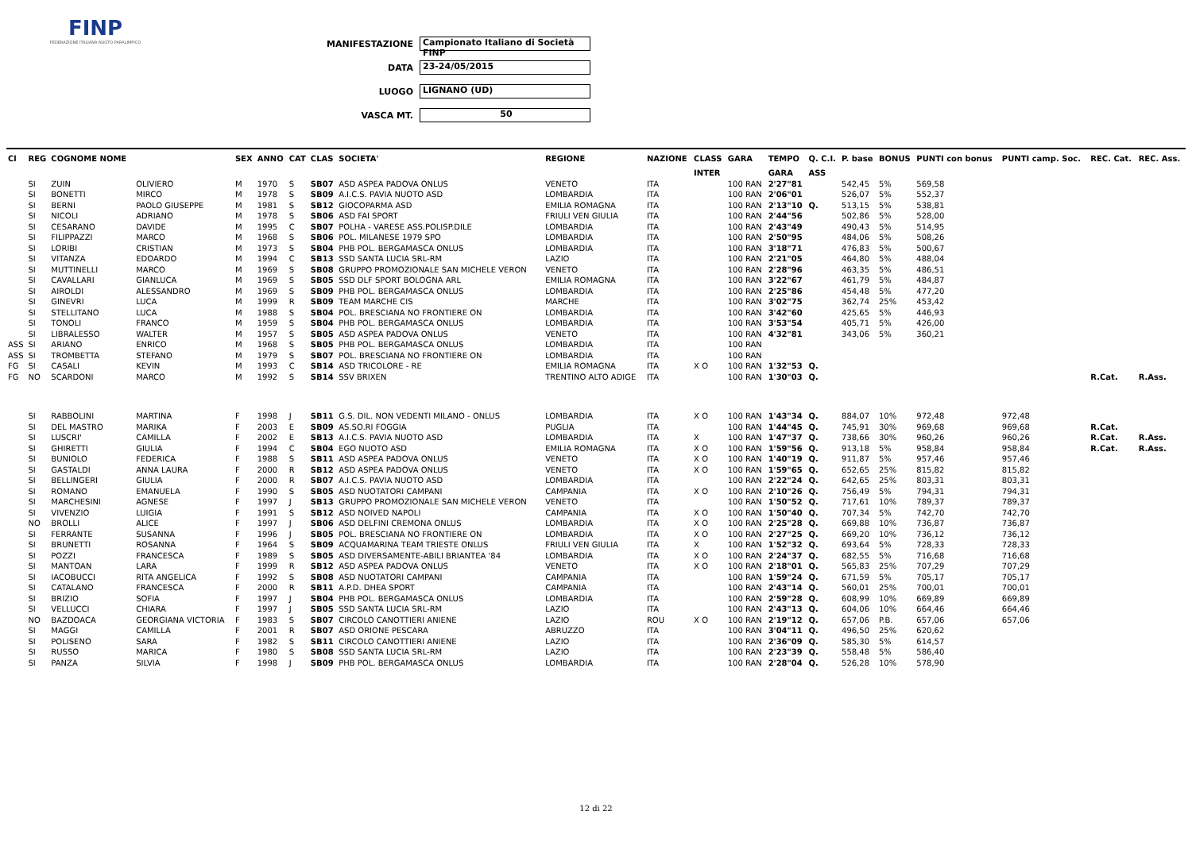FINP
FEDERAZIONE ITALIANA NUOTO PARALIMPICO
MANIFESTAZIONE Campionato Italiano di Società FINP
DATA 23-24/05/2015
LUOGO LIGNANO (UD)
VASCA MT. 50
| Cl | REG | COGNOME NOME | | SEX | ANNO | CAT | CLAS | SOCIETA' | REGIONE | NAZIONE | CLASS | GARA | TEMPO | Q. C.I. | P. base | BONUS | PUNTI con bonus | PUNTI camp. Soc. | REC. Cat. | REC. Ass. |
| --- | --- | --- | --- | --- | --- | --- | --- | --- | --- | --- | --- | --- | --- | --- | --- | --- | --- | --- | --- | --- |
| | | | | | | | | | | | INTER | | GARA | ASS | | | | | | |
| | SI | ZUIN | OLIVIERO | M | 1970 | S | SB07 | ASD ASPEA PADOVA ONLUS | VENETO | ITA | | 100 RAN | 2'27"81 | | 542,45 | 5% | 569,58 | | | |
| | SI | BONETTI | MIRCO | M | 1978 | S | SB09 | A.I.C.S. PAVIA NUOTO ASD | LOMBARDIA | ITA | | 100 RAN | 2'06"01 | | 526,07 | 5% | 552,37 | | | |
| | SI | BERNI | PAOLO GIUSEPPE | M | 1981 | S | SB12 | GIOCOPARMA ASD | EMILIA ROMAGNA | ITA | | 100 RAN | 2'13"10 | Q. | 513,15 | 5% | 538,81 | | | |
| | SI | NICOLI | ADRIANO | M | 1978 | S | SB06 | ASD FAI SPORT | FRIULI VEN GIULIA | ITA | | 100 RAN | 2'44"56 | | 502,86 | 5% | 528,00 | | | |
| | SI | CESARANO | DAVIDE | M | 1995 | C | SB07 | POLHA - VARESE ASS.POLISP.DILE | LOMBARDIA | ITA | | 100 RAN | 2'43"49 | | 490,43 | 5% | 514,95 | | | |
| | SI | FILIPPAZZI | MARCO | M | 1968 | S | SB06 | POL. MILANESE 1979 SPO | LOMBARDIA | ITA | | 100 RAN | 2'50"95 | | 484,06 | 5% | 508,26 | | | |
| | SI | LORIBI | CRISTIAN | M | 1973 | S | SB04 | PHB POL. BERGAMASCA ONLUS | LOMBARDIA | ITA | | 100 RAN | 3'18"71 | | 476,83 | 5% | 500,67 | | | |
| | SI | VITANZA | EDOARDO | M | 1994 | C | SB13 | SSD SANTA LUCIA SRL-RM | LAZIO | ITA | | 100 RAN | 2'21"05 | | 464,80 | 5% | 488,04 | | | |
| | SI | MUTTINELLI | MARCO | M | 1969 | S | SB08 | GRUPPO PROMOZIONALE SAN MICHELE VERON | VENETO | ITA | | 100 RAN | 2'28"96 | | 463,35 | 5% | 486,51 | | | |
| | SI | CAVALLARI | GIANLUCA | M | 1969 | S | SB05 | SSD DLF SPORT BOLOGNA ARL | EMILIA ROMAGNA | ITA | | 100 RAN | 3'22"67 | | 461,79 | 5% | 484,87 | | | |
| | SI | AIROLDI | ALESSANDRO | M | 1969 | S | SB09 | PHB POL. BERGAMASCA ONLUS | LOMBARDIA | ITA | | 100 RAN | 2'25"86 | | 454,48 | 5% | 477,20 | | | |
| | SI | GINEVRI | LUCA | M | 1999 | R | SB09 | TEAM MARCHE CIS | MARCHE | ITA | | 100 RAN | 3'02"75 | | 362,74 | 25% | 453,42 | | | |
| | SI | STELLITANO | LUCA | M | 1988 | S | SB04 | POL. BRESCIANA NO FRONTIERE ON | LOMBARDIA | ITA | | 100 RAN | 3'42"60 | | 425,65 | 5% | 446,93 | | | |
| | SI | TONOLI | FRANCO | M | 1959 | S | SB04 | PHB POL. BERGAMASCA ONLUS | LOMBARDIA | ITA | | 100 RAN | 3'53"54 | | 405,71 | 5% | 426,00 | | | |
| | SI | LIBRALESSO | WALTER | M | 1957 | S | SB05 | ASD ASPEA PADOVA ONLUS | VENETO | ITA | | 100 RAN | 4'32"81 | | 343,06 | 5% | 360,21 | | | |
| ASS | SI | ARIANO | ENRICO | M | 1968 | S | SB05 | PHB POL. BERGAMASCA ONLUS | LOMBARDIA | ITA | | 100 RAN | | | | | | | | |
| ASS | SI | TROMBETTA | STEFANO | M | 1979 | S | SB07 | POL. BRESCIANA NO FRONTIERE ON | LOMBARDIA | ITA | | 100 RAN | | | | | | | | |
| FG | SI | CASALI | KEVIN | M | 1993 | C | SB14 | ASD TRICOLORE - RE | EMILIA ROMAGNA | ITA | X O | 100 RAN | 1'32"53 | Q. | | | | | | |
| FG | NO | SCARDONI | MARCO | M | 1992 | S | SB14 | SSV BRIXEN | TRENTINO ALTO ADIGE | ITA | | 100 RAN | 1'30"03 | Q. | | | | | R.Cat. | R.Ass. |
| | SI | RABBOLINI | MARTINA | F | 1998 | J | SB11 | G.S. DIL. NON VEDENTI MILANO - ONLUS | LOMBARDIA | ITA | X O | 100 RAN | 1'43"34 | Q. | 884,07 | 10% | 972,48 | 972,48 | | |
| | SI | DEL MASTRO | MARIKA | F | 2003 | E | SB09 | AS.SO.RI FOGGIA | PUGLIA | ITA | | 100 RAN | 1'44"45 | Q. | 745,91 | 30% | 969,68 | 969,68 | R.Cat. | |
| | SI | LUSCRI' | CAMILLA | F | 2002 | E | SB13 | A.I.C.S. PAVIA NUOTO ASD | LOMBARDIA | ITA | X | 100 RAN | 1'47"37 | Q. | 738,66 | 30% | 960,26 | 960,26 | R.Cat. | R.Ass. |
| | SI | GHIRETTI | GIULIA | F | 1994 | C | SB04 | EGO NUOTO ASD | EMILIA ROMAGNA | ITA | X O | 100 RAN | 1'59"56 | Q. | 913,18 | 5% | 958,84 | 958,84 | R.Cat. | R.Ass. |
| | SI | BUNIOLO | FEDERICA | F | 1988 | S | SB11 | ASD ASPEA PADOVA ONLUS | VENETO | ITA | X O | 100 RAN | 1'40"19 | Q. | 911,87 | 5% | 957,46 | 957,46 | | |
| | SI | GASTALDI | ANNA LAURA | F | 2000 | R | SB12 | ASD ASPEA PADOVA ONLUS | VENETO | ITA | X O | 100 RAN | 1'59"65 | Q. | 652,65 | 25% | 815,82 | 815,82 | | |
| | SI | BELLINGERI | GIULIA | F | 2000 | R | SB07 | A.I.C.S. PAVIA NUOTO ASD | LOMBARDIA | ITA | | 100 RAN | 2'22"24 | Q. | 642,65 | 25% | 803,31 | 803,31 | | |
| | SI | ROMANO | EMANUELA | F | 1990 | S | SB05 | ASD NUOTATORI CAMPANI | CAMPANIA | ITA | X O | 100 RAN | 2'10"26 | Q. | 756,49 | 5% | 794,31 | 794,31 | | |
| | SI | MARCHESINI | AGNESE | F | 1997 | J | SB13 | GRUPPO PROMOZIONALE SAN MICHELE VERON | VENETO | ITA | | 100 RAN | 1'50"52 | Q. | 717,61 | 10% | 789,37 | 789,37 | | |
| | SI | VIVENZIO | LUIGIA | F | 1991 | S | SB12 | ASD NOIVED NAPOLI | CAMPANIA | ITA | X O | 100 RAN | 1'50"40 | Q. | 707,34 | 5% | 742,70 | 742,70 | | |
| | NO | BROLLI | ALICE | F | 1997 | J | SB06 | ASD DELFINI CREMONA ONLUS | LOMBARDIA | ITA | X O | 100 RAN | 2'25"28 | Q. | 669,88 | 10% | 736,87 | 736,87 | | |
| | SI | FERRANTE | SUSANNA | F | 1996 | J | SB05 | POL. BRESCIANA NO FRONTIERE ON | LOMBARDIA | ITA | X O | 100 RAN | 2'27"25 | Q. | 669,20 | 10% | 736,12 | 736,12 | | |
| | SI | BRUNETTI | ROSANNA | F | 1964 | S | SB09 | ACQUAMARINA TEAM TRIESTE ONLUS | FRIULI VEN GIULIA | ITA | X | 100 RAN | 1'52"32 | Q. | 693,64 | 5% | 728,33 | 728,33 | | |
| | SI | POZZI | FRANCESCA | F | 1989 | S | SB05 | ASD DIVERSAMENTE-ABILI BRIANTEA '84 | LOMBARDIA | ITA | X O | 100 RAN | 2'24"37 | Q. | 682,55 | 5% | 716,68 | 716,68 | | |
| | SI | MANTOAN | LARA | F | 1999 | R | SB12 | ASD ASPEA PADOVA ONLUS | VENETO | ITA | X O | 100 RAN | 2'18"01 | Q. | 565,83 | 25% | 707,29 | 707,29 | | |
| | SI | IACOBUCCI | RITA ANGELICA | F | 1992 | S | SB08 | ASD NUOTATORI CAMPANI | CAMPANIA | ITA | | 100 RAN | 1'59"24 | Q. | 671,59 | 5% | 705,17 | 705,17 | | |
| | SI | CATALANO | FRANCESCA | F | 2000 | R | SB11 | A.P.D. DHEA SPORT | CAMPANIA | ITA | | 100 RAN | 2'43"14 | Q. | 560,01 | 25% | 700,01 | 700,01 | | |
| | SI | BRIZIO | SOFIA | F | 1997 | J | SB04 | PHB POL. BERGAMASCA ONLUS | LOMBARDIA | ITA | | 100 RAN | 2'59"28 | Q. | 608,99 | 10% | 669,89 | 669,89 | | |
| | SI | VELLUCCI | CHIARA | F | 1997 | J | SB05 | SSD SANTA LUCIA SRL-RM | LAZIO | ITA | | 100 RAN | 2'43"13 | Q. | 604,06 | 10% | 664,46 | 664,46 | | |
| | NO | BAZDOACA | GEORGIANA VICTORIA | F | 1983 | S | SB07 | CIRCOLO CANOTTIERI ANIENE | LAZIO | ROU | X O | 100 RAN | 2'19"12 | Q. | 657,06 | P.B. | 657,06 | 657,06 | | |
| | SI | MAGGI | CAMILLA | F | 2001 | R | SB07 | ASD ORIONE PESCARA | ABRUZZO | ITA | | 100 RAN | 3'04"11 | Q. | 496,50 | 25% | 620,62 | | | |
| | SI | POLISENO | SARA | F | 1982 | S | SB11 | CIRCOLO CANOTTIERI ANIENE | LAZIO | ITA | | 100 RAN | 2'36"09 | Q. | 585,30 | 5% | 614,57 | | | |
| | SI | RUSSO | MARICA | F | 1980 | S | SB08 | SSD SANTA LUCIA SRL-RM | LAZIO | ITA | | 100 RAN | 2'23"39 | Q. | 558,48 | 5% | 586,40 | | | |
| | SI | PANZA | SILVIA | F | 1998 | J | SB09 | PHB POL. BERGAMASCA ONLUS | LOMBARDIA | ITA | | 100 RAN | 2'28"04 | Q. | 526,28 | 10% | 578,90 | | | |
12 di 22